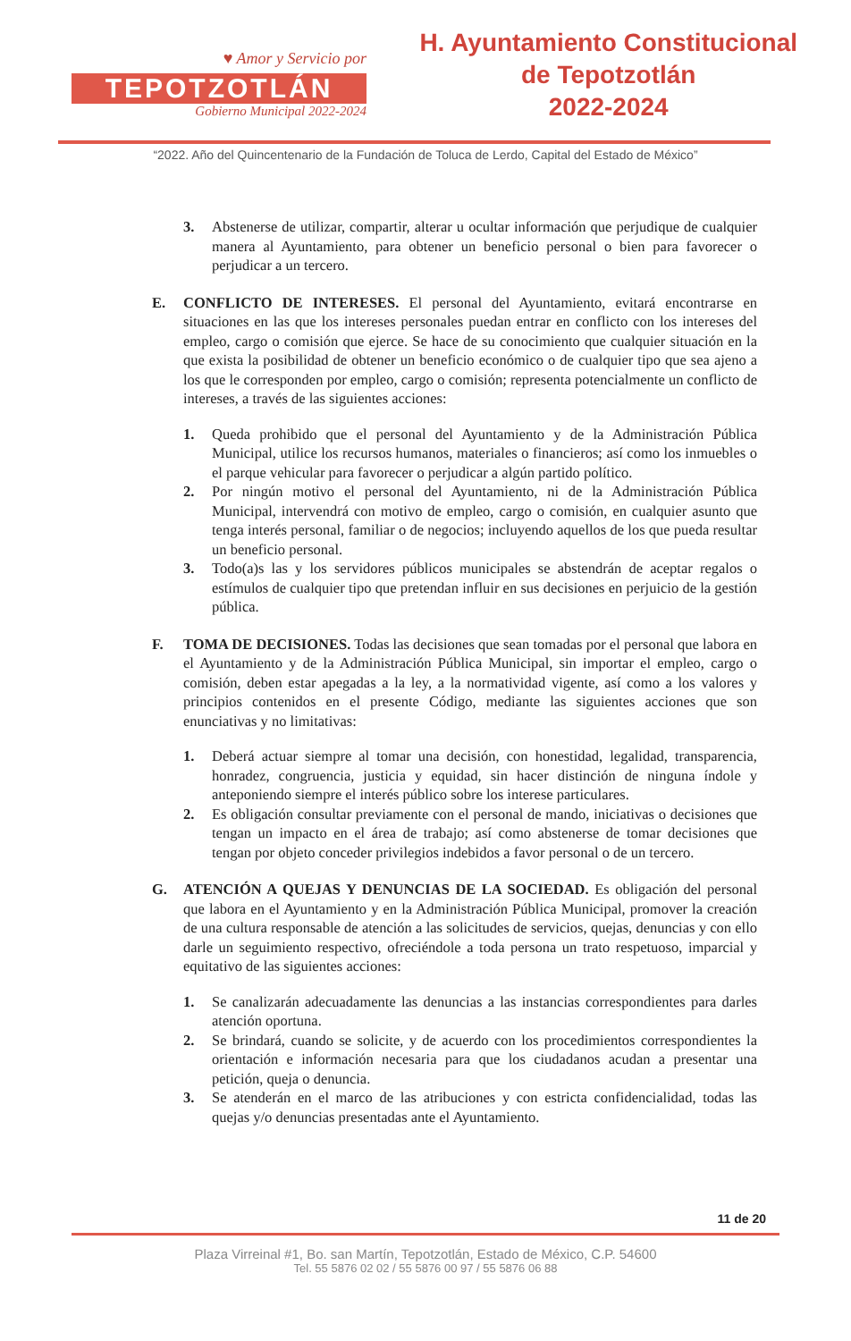♥ Amor y Servicio por
TEPOTZOTLÁN
Gobierno Municipal 2022-2024
H. Ayuntamiento Constitucional
de Tepotzotlán
2022-2024
“2022. Año del Quincentenario de la Fundación de Toluca de Lerdo, Capital del Estado de México”
3. Abstenerse de utilizar, compartir, alterar u ocultar información que perjudique de cualquier manera al Ayuntamiento, para obtener un beneficio personal o bien para favorecer o perjudicar a un tercero.
E. CONFLICTO DE INTERESES. El personal del Ayuntamiento, evitará encontrarse en situaciones en las que los intereses personales puedan entrar en conflicto con los intereses del empleo, cargo o comisión que ejerce. Se hace de su conocimiento que cualquier situación en la que exista la posibilidad de obtener un beneficio económico o de cualquier tipo que sea ajeno a los que le corresponden por empleo, cargo o comisión; representa potencialmente un conflicto de intereses, a través de las siguientes acciones:
1. Queda prohibido que el personal del Ayuntamiento y de la Administración Pública Municipal, utilice los recursos humanos, materiales o financieros; así como los inmuebles o el parque vehicular para favorecer o perjudicar a algún partido político.
2. Por ningún motivo el personal del Ayuntamiento, ni de la Administración Pública Municipal, intervendrá con motivo de empleo, cargo o comisión, en cualquier asunto que tenga interés personal, familiar o de negocios; incluyendo aquellos de los que pueda resultar un beneficio personal.
3. Todo(a)s las y los servidores públicos municipales se abstendrán de aceptar regalos o estímulos de cualquier tipo que pretendan influir en sus decisiones en perjuicio de la gestión pública.
F. TOMA DE DECISIONES. Todas las decisiones que sean tomadas por el personal que labora en el Ayuntamiento y de la Administración Pública Municipal, sin importar el empleo, cargo o comisión, deben estar apegadas a la ley, a la normatividad vigente, así como a los valores y principios contenidos en el presente Código, mediante las siguientes acciones que son enunciativas y no limitativas:
1. Deberá actuar siempre al tomar una decisión, con honestidad, legalidad, transparencia, honradez, congruencia, justicia y equidad, sin hacer distinción de ninguna índole y anteponiendo siempre el interés público sobre los interese particulares.
2. Es obligación consultar previamente con el personal de mando, iniciativas o decisiones que tengan un impacto en el área de trabajo; así como abstenerse de tomar decisiones que tengan por objeto conceder privilegios indebidos a favor personal o de un tercero.
G. ATENCIÓN A QUEJAS Y DENUNCIAS DE LA SOCIEDAD. Es obligación del personal que labora en el Ayuntamiento y en la Administración Pública Municipal, promover la creación de una cultura responsable de atención a las solicitudes de servicios, quejas, denuncias y con ello darle un seguimiento respectivo, ofreciéndole a toda persona un trato respetuoso, imparcial y equitativo de las siguientes acciones:
1. Se canalizarán adecuadamente las denuncias a las instancias correspondientes para darles atención oportuna.
2. Se brindará, cuando se solicite, y de acuerdo con los procedimientos correspondientes la orientación e información necesaria para que los ciudadanos acudan a presentar una petición, queja o denuncia.
3. Se atenderán en el marco de las atribuciones y con estricta confidencialidad, todas las quejas y/o denuncias presentadas ante el Ayuntamiento.
11 de 20
Plaza Virreinal #1, Bo. san Martín, Tepotzotlán, Estado de México, C.P. 54600
Tel. 55 5876 02 02 / 55 5876 00 97 / 55 5876 06 88